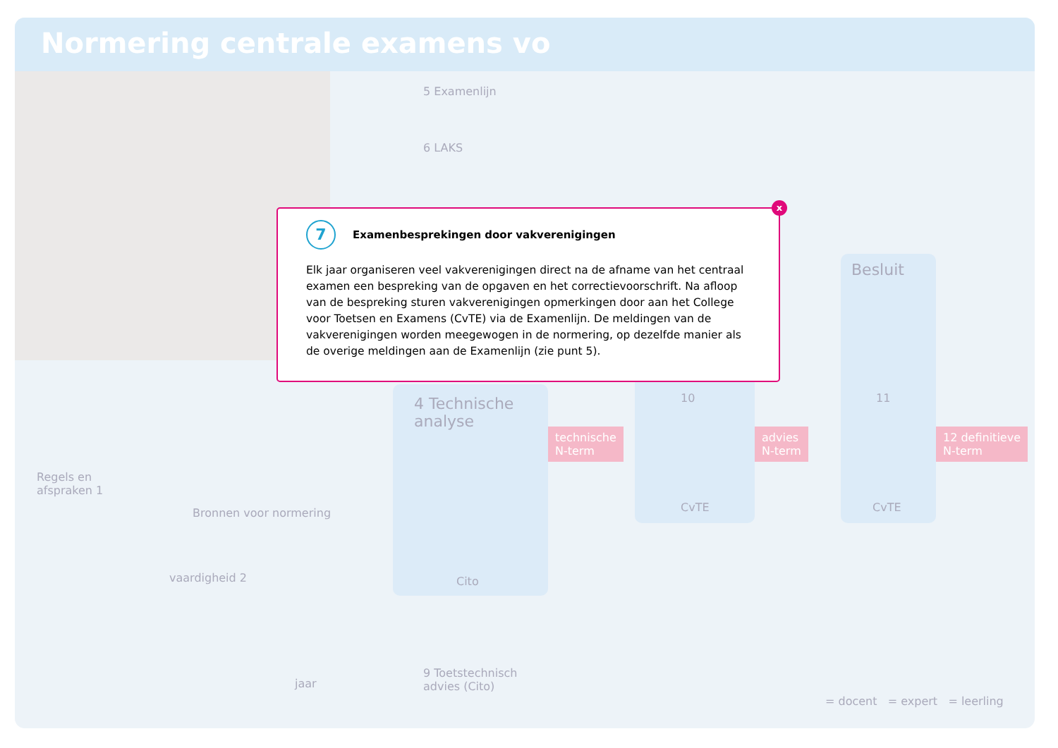Normering centrale examens vo
5 Examenlijn
6 LAKS
4 Technische analyse
Cito
10
CvTE
Besluit
11
CvTE
technische
N-term
advies
N-term
12 definitieve
N-term
Regels en
afspraken 1
Bronnen voor normering
vaardigheid 2
jaar
9 Toetstechnisch
advies (Cito)
= docent = expert = leerling
x
7
Examenbesprekingen door vakverenigingen
Elk jaar organiseren veel vakverenigingen direct na de afname van het centraal examen een bespreking van de opgaven en het correctievoorschrift. Na afloop van de bespreking sturen vakverenigingen opmerkingen door aan het College voor Toetsen en Examens (CvTE) via de Examenlijn. De meldingen van de vakverenigingen worden meegewogen in de normering, op dezelfde manier als de overige meldingen aan de Examenlijn (zie punt 5).